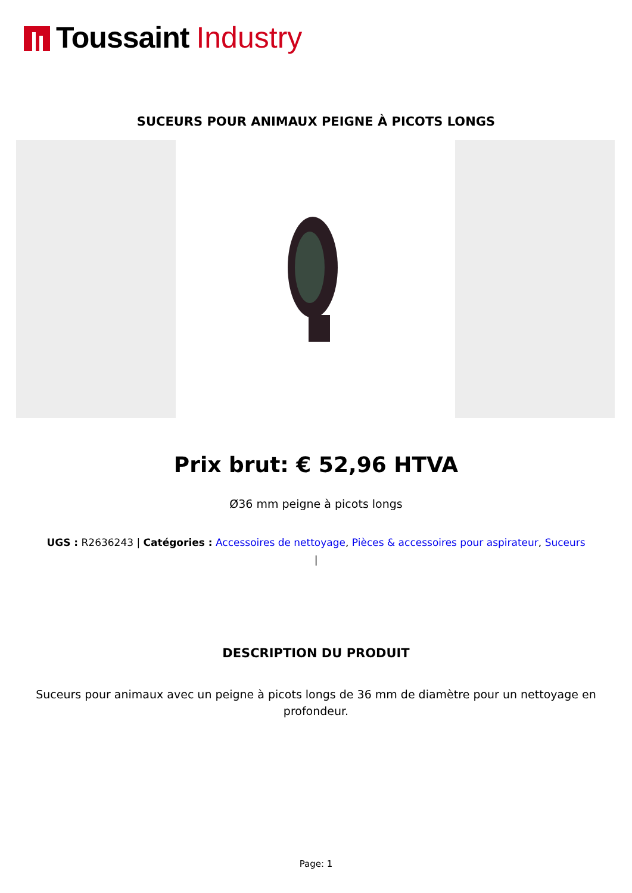Toussaint Industry
SUCEURS POUR ANIMAUX PEIGNE À PICOTS LONGS
Prix brut: € 52,96 HTVA
Ø36 mm peigne à picots longs
UGS : R2636243 | Catégories : Accessoires de nettoyage, Pièces & accessoires pour aspirateur, Suceurs
|
DESCRIPTION DU PRODUIT
Suceurs pour animaux avec un peigne à picots longs de 36 mm de diamètre pour un nettoyage en profondeur.
Page: 1